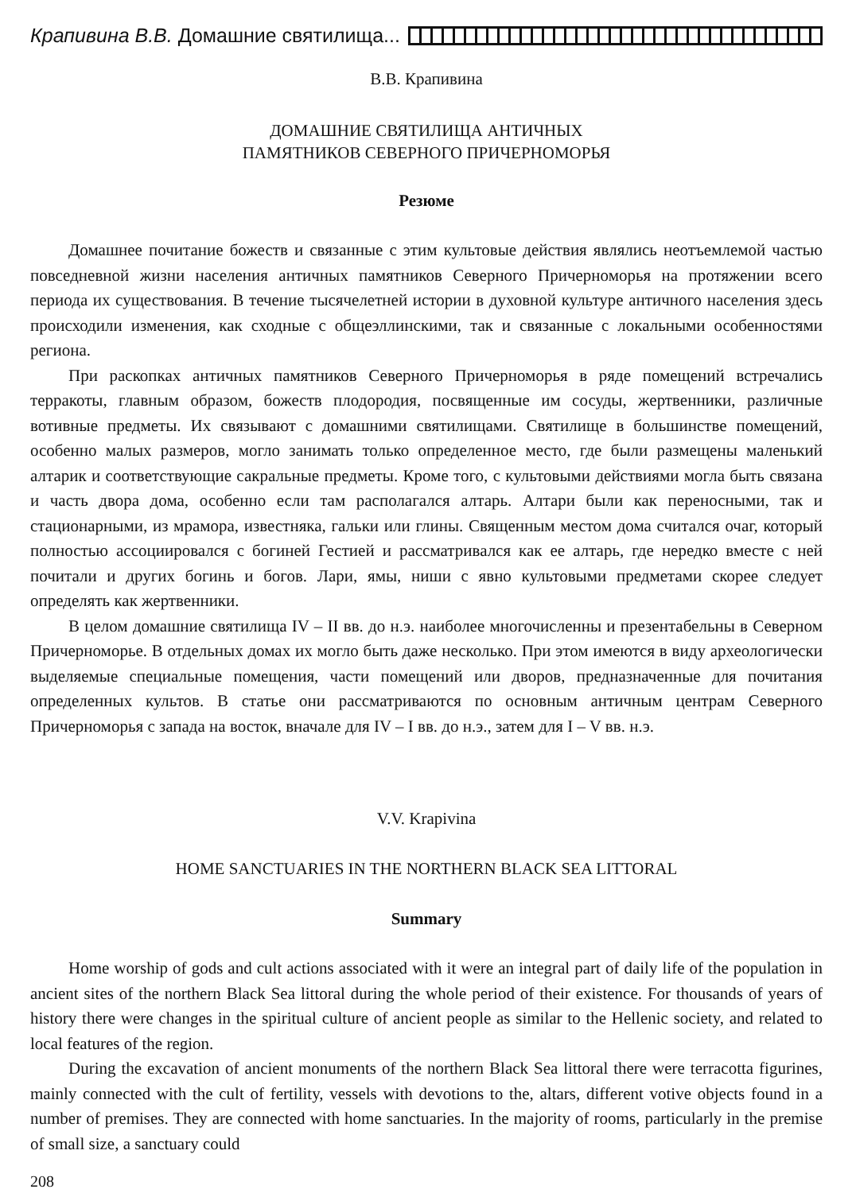Крапивина В.В. Домашние святилища...
В.В. Крапивина
ДОМАШНИЕ СВЯТИЛИЩА АНТИЧНЫХ
ПАМЯТНИКОВ СЕВЕРНОГО ПРИЧЕРНОМОРЬЯ
Резюме
Домашнее почитание божеств и связанные с этим культовые действия являлись неотъемлемой частью повседневной жизни населения античных памятников Северного Причерноморья на протяжении всего периода их существования. В течение тысячелетней истории в духовной культуре античного населения здесь происходили изменения, как сходные с общеэллинскими, так и связанные с локальными особенностями региона.
При раскопках античных памятников Северного Причерноморья в ряде помещений встречались терракоты, главным образом, божеств плодородия, посвященные им сосуды, жертвенники, различные вотивные предметы. Их связывают с домашними святилищами. Святилище в большинстве помещений, особенно малых размеров, могло занимать только определенное место, где были размещены маленький алтарик и соответствующие сакральные предметы. Кроме того, с культовыми действиями могла быть связана и часть двора дома, особенно если там располагался алтарь. Алтари были как переносными, так и стационарными, из мрамора, известняка, гальки или глины. Священным местом дома считался очаг, который полностью ассоциировался с богиней Гестией и рассматривался как ее алтарь, где нередко вместе с ней почитали и других богинь и богов. Лари, ямы, ниши с явно культовыми предметами скорее следует определять как жертвенники.
В целом домашние святилища IV – II вв. до н.э. наиболее многочисленны и презентабельны в Северном Причерноморье. В отдельных домах их могло быть даже несколько. При этом имеются в виду археологически выделяемые специальные помещения, части помещений или дворов, предназначенные для почитания определенных культов. В статье они рассматриваются по основным античным центрам Северного Причерноморья с запада на восток, вначале для IV – I вв. до н.э., затем для I – V вв. н.э.
V.V. Krapivina
HOME SANCTUARIES IN THE NORTHERN BLACK SEA LITTORAL
Summary
Home worship of gods and cult actions associated with it were an integral part of daily life of the population in ancient sites of the northern Black Sea littoral during the whole period of their existence. For thousands of years of history there were changes in the spiritual culture of ancient people as similar to the Hellenic society, and related to local features of the region.
During the excavation of ancient monuments of the northern Black Sea littoral there were terracotta figurines, mainly connected with the cult of fertility, vessels with devotions to the, altars, different votive objects found in a number of premises. They are connected with home sanctuaries. In the majority of rooms, particularly in the premise of small size, a sanctuary could
208